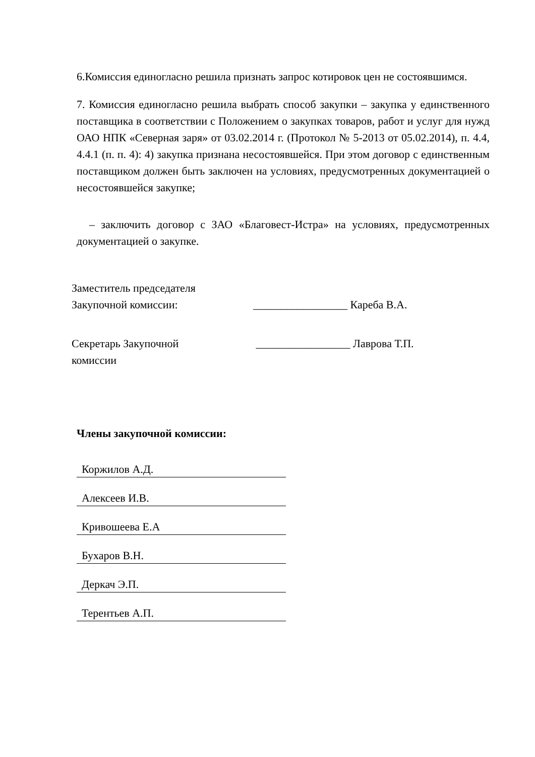6.Комиссия единогласно решила признать запрос котировок цен не состоявшимся.
7. Комиссия единогласно решила выбрать способ закупки – закупка у единственного поставщика в соответствии с Положением о закупках товаров, работ и услуг для нужд ОАО НПК «Северная заря» от 03.02.2014 г. (Протокол № 5-2013 от 05.02.2014), п. 4.4, 4.4.1 (п. п. 4): 4) закупка признана несостоявшейся. При этом договор с единственным поставщиком должен быть заключен на условиях, предусмотренных документацией о несостоявшейся закупке;
– заключить договор с ЗАО «Благовест-Истра» на условиях, предусмотренных документацией о закупке.
Заместитель председателя
Закупочной комиссии:
_________________ Кареба В.А.
Секретарь Закупочной
комиссии
_________________ Лаврова Т.П.
Члены закупочной комиссии:
Коржилов А.Д.
Алексеев И.В.
Кривошеева Е.А
Бухаров В.Н.
Деркач Э.П.
Терентьев А.П.